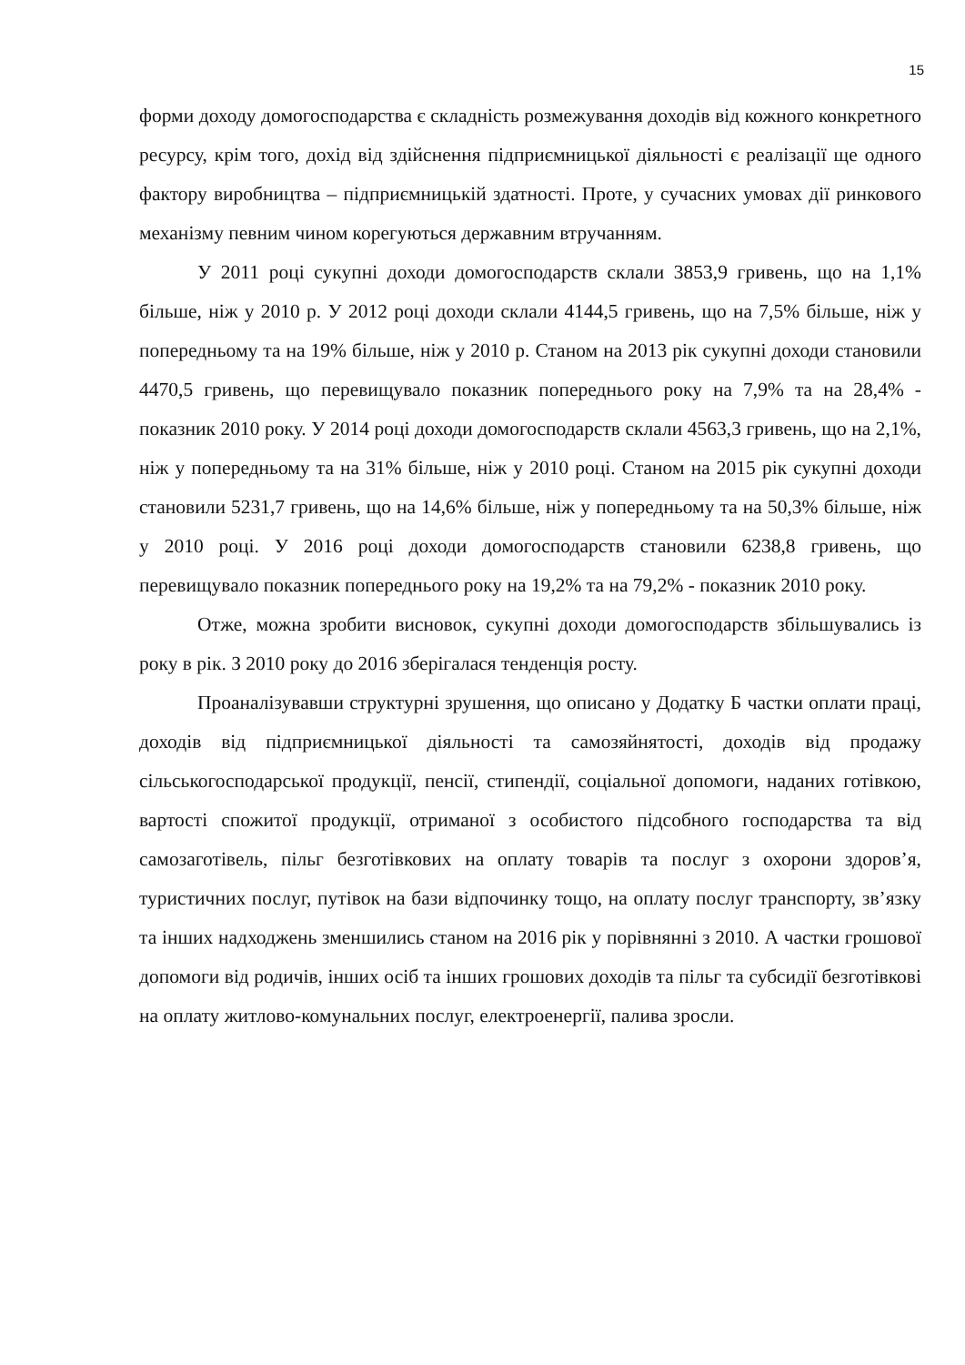15
форми доходу домогосподарства є складність розмежування доходів від кожного конкретного ресурсу, крім того, дохід від здійснення підприємницької діяльності є реалізації ще одного фактору виробництва – підприємницькій здатності. Проте, у сучасних умовах дії ринкового механізму певним чином корегуються державним втручанням.
У 2011 році сукупні доходи домогосподарств склали 3853,9 гривень, що на 1,1% більше, ніж у 2010 р. У 2012 році доходи склали 4144,5 гривень, що на 7,5% більше, ніж у попередньому та на 19% більше, ніж у 2010 р. Станом на 2013 рік сукупні доходи становили 4470,5 гривень, що перевищувало показник попереднього року на 7,9% та на 28,4% - показник 2010 року. У 2014 році доходи домогосподарств склали 4563,3 гривень, що на 2,1%, ніж у попередньому та на 31% більше, ніж у 2010 році. Станом на 2015 рік сукупні доходи становили 5231,7 гривень, що на 14,6% більше, ніж у попередньому та на 50,3% більше, ніж у 2010 році. У 2016 році доходи домогосподарств становили 6238,8 гривень, що перевищувало показник попереднього року на 19,2% та на 79,2% - показник 2010 року.
Отже, можна зробити висновок, сукупні доходи домогосподарств збільшувались із року в рік. З 2010 року до 2016 зберігалася тенденція росту.
Проаналізувавши структурні зрушення, що описано у Додатку Б частки оплати праці, доходів від підприємницької діяльності та самозяйнятості, доходів від продажу сільськогосподарської продукції, пенсії, стипендії, соціальної допомоги, наданих готівкою, вартості спожитої продукції, отриманої з особистого підсобного господарства та від самозаготівель, пільг безготівкових на оплату товарів та послуг з охорони здоров’я, туристичних послуг, путівок на бази відпочинку тощо, на оплату послуг транспорту, зв’язку та інших надходжень зменшились станом на 2016 рік у порівнянні з 2010. А частки грошової допомоги від родичів, інших осіб та інших грошових доходів та пільг та субсидії безготівкові на оплату житлово-комунальних послуг, електроенергії, палива зросли.